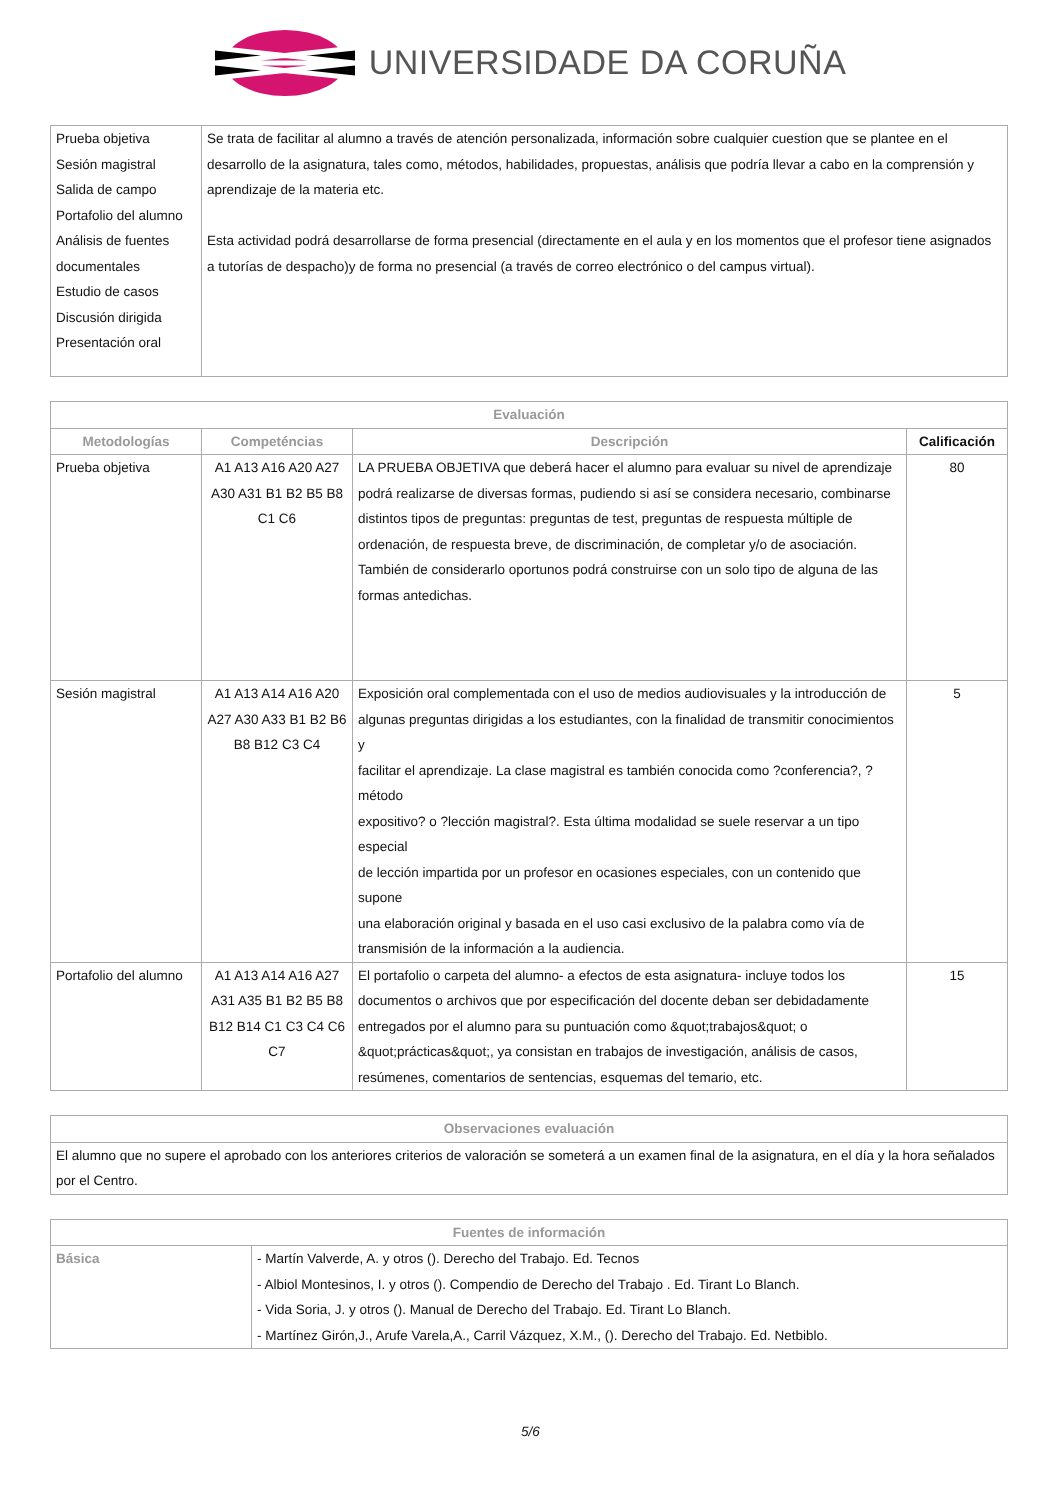UNIVERSIDADE DA CORUÑA
| Prueba objetiva Sesión magistral Salida de campo Portafolio del alumno Análisis de fuentes documentales Estudio de casos Discusión dirigida Presentación oral | Se trata de facilitar al alumno a través de atención personalizada, información sobre cualquier cuestion que se plantee en el desarrollo de la asignatura, tales como, métodos, habilidades, propuestas, análisis que podría llevar a cabo en la comprensión y aprendizaje de la materia etc. Esta actividad podrá desarrollarse de forma presencial (directamente en el aula y en los momentos que el profesor tiene asignados a tutorías de despacho)y de forma no presencial (a través de correo electrónico o del campus virtual). |
| Evaluación | | | |
| --- | --- | --- | --- |
| Metodologías | Competéncias | Descripción | Calificación |
| Prueba objetiva | A1 A13 A16 A20 A27 A30 A31 B1 B2 B5 B8 C1 C6 | LA PRUEBA OBJETIVA que deberá hacer el alumno para evaluar su nivel de aprendizaje podrá realizarse de diversas formas, pudiendo si así se considera necesario, combinarse distintos tipos de preguntas: preguntas de test, preguntas de respuesta múltiple de ordenación, de respuesta breve, de discriminación, de completar y/o de asociación. También de considerarlo oportunos podrá construirse con un solo tipo de alguna de las formas antedichas. | 80 |
| Sesión magistral | A1 A13 A14 A16 A20 A27 A30 A33 B1 B2 B6 B8 B12 C3 C4 | Exposición oral complementada con el uso de medios audiovisuales y la introducción de algunas preguntas dirigidas a los estudiantes, con la finalidad de transmitir conocimientos y facilitar el aprendizaje. La clase magistral es también conocida como ?conferencia?, ?método expositivo? o ?lección magistral?. Esta última modalidad se suele reservar a un tipo especial de lección impartida por un profesor en ocasiones especiales, con un contenido que supone una elaboración original y basada en el uso casi exclusivo de la palabra como vía de transmisión de la información a la audiencia. | 5 |
| Portafolio del alumno | A1 A13 A14 A16 A27 A31 A35 B1 B2 B5 B8 B12 B14 C1 C3 C4 C6 C7 | El portafolio o carpeta del alumno- a efectos de esta asignatura- incluye todos los documentos o archivos que por especificación del docente deban ser debidadamente entregados por el alumno para su puntuación como &quot;trabajos&quot; o &quot;prácticas&quot;, ya consistan en trabajos de investigación, análisis de casos, resúmenes, comentarios de sentencias, esquemas del temario, etc. | 15 |
| Observaciones evaluación |
| --- |
| El alumno que no supere el aprobado con los anteriores criterios de valoración se someterá a un examen final de la asignatura, en el día y la hora señalados por el Centro. |
| Fuentes de información | |
| --- | --- |
| Básica | - Martín Valverde, A. y otros (). Derecho del Trabajo. Ed. Tecnos - Albiol Montesinos, I. y otros (). Compendio de Derecho del Trabajo . Ed. Tirant Lo Blanch. - Vida Soria, J. y otros (). Manual de Derecho del Trabajo. Ed. Tirant Lo Blanch. - Martínez Girón,J., Arufe Varela,A., Carril Vázquez, X.M., (). Derecho del Trabajo. Ed. Netbiblo. |
5/6